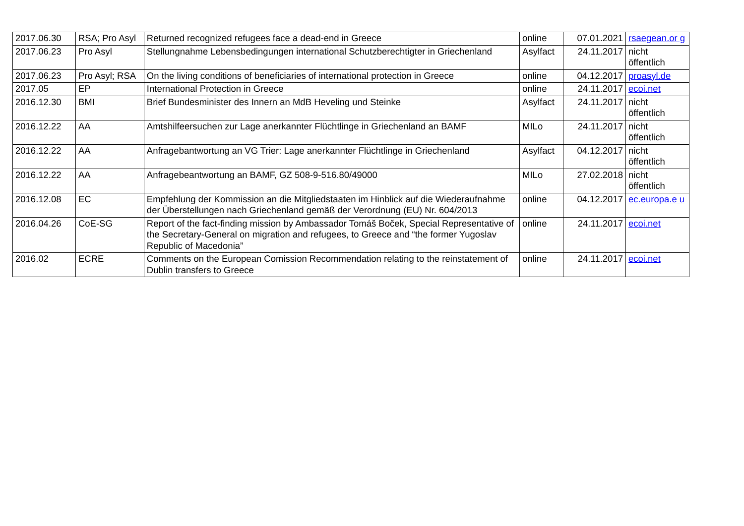| 2017.06.30 | RSA; Pro Asyl | Returned recognized refugees face a dead-end in Greece | online | 07.01.2021 | rsaegean.or g |
| 2017.06.23 | Pro Asyl | Stellungnahme Lebensbedingungen international Schutzberechtigter in Griechenland | Asylfact | 24.11.2017 | nicht öffentlich |
| 2017.06.23 | Pro Asyl; RSA | On the living conditions of beneficiaries of international protection in Greece | online | 04.12.2017 | proasyl.de |
| 2017.05 | EP | International Protection in Greece | online | 24.11.2017 | ecoi.net |
| 2016.12.30 | BMI | Brief Bundesminister des Innern an MdB Heveling und Steinke | Asylfact | 24.11.2017 | nicht öffentlich |
| 2016.12.22 | AA | Amtshilfeersuchen zur Lage anerkannter Flüchtlinge in Griechenland an BAMF | MILo | 24.11.2017 | nicht öffentlich |
| 2016.12.22 | AA | Anfragebantwortung an VG Trier: Lage anerkannter Flüchtlinge in Griechenland | Asylfact | 04.12.2017 | nicht öffentlich |
| 2016.12.22 | AA | Anfragebeantwortung an BAMF, GZ 508-9-516.80/49000 | MILo | 27.02.2018 | nicht öffentlich |
| 2016.12.08 | EC | Empfehlung der Kommission an die Mitgliedstaaten im Hinblick auf die Wiederaufnahme der Überstellungen nach Griechenland gemäß der Verordnung (EU) Nr. 604/2013 | online | 04.12.2017 | ec.europa.e u |
| 2016.04.26 | CoE-SG | Report of the fact-finding mission by Ambassador Tomáš Boček, Special Representative of the Secretary-General on migration and refugees, to Greece and “the former Yugoslav Republic of Macedonia” | online | 24.11.2017 | ecoi.net |
| 2016.02 | ECRE | Comments on the European Comission Recommendation relating to the reinstatement of Dublin transfers to Greece | online | 24.11.2017 | ecoi.net |